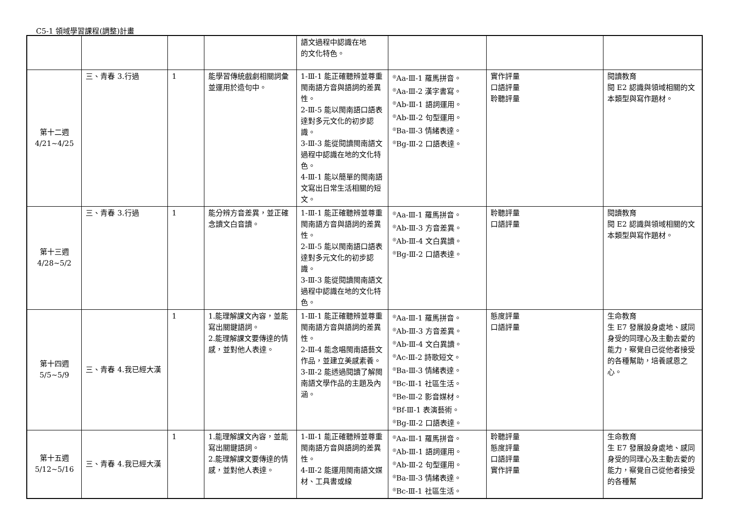C5-1 領域學習課程(調整)計畫
| | | | | 語文過程中認識在地 的文化特色。 | | | |
| 第十二週 4/21~4/25 | 三、青春 3.行過 | 1 | 能學習傳統戲劇相關詞彙並運用於造句中。 | 1-Ⅲ-1 能正確聽辨並尊重閩南語方音與語詞的差異性。 2-Ⅲ-5 能以閩南語口語表達對多元文化的初步認識。 3-Ⅲ-3 能從閱讀閩南語文過程中認識在地的文化特色。 4-Ⅲ-1 能以簡單的閩南語文寫出日常生活相關的短文。 | <sup>◎</sup>Aa-Ⅲ-1 羅馬拼音。 <sup>◎</sup>Aa-Ⅲ-2 漢字書寫。 <sup>◎</sup>Ab-Ⅲ-1 語詞運用。 <sup>◎</sup>Ab-Ⅲ-2 句型運用。 <sup>◎</sup>Ba-Ⅲ-3 情緒表達。 <sup>◎</sup>Bg-Ⅲ-2 口語表達。 | 實作評量 口語評量 聆聽評量 | 閱讀教育 閱 E2 認識與領域相關的文本類型與寫作題材。 |
| 第十三週 4/28~5/2 | 三、青春 3.行過 | 1 | 能分辨方音差異，並正確念讀文白音讀。 | 1-Ⅲ-1 能正確聽辨並尊重閩南語方音與語詞的差異性。 2-Ⅲ-5 能以閩南語口語表達對多元文化的初步認識。 3-Ⅲ-3 能從閱讀閩南語文過程中認識在地的文化特色。 | <sup>◎</sup>Aa-Ⅲ-1 羅馬拼音。 <sup>◎</sup>Ab-Ⅲ-3 方音差異。 <sup>◎</sup>Ab-Ⅲ-4 文白異讀。 <sup>◎</sup>Bg-Ⅲ-2 口語表達。 | 聆聽評量 口語評量 | 閱讀教育 閱 E2 認識與領域相關的文本類型與寫作題材。 |
| 第十四週 5/5~5/9 | 三、青春 4.我已經大漢 | 1 | 1.能理解課文內容，並能寫出關鍵語詞。 2.能理解課文要傳達的情感，並對他人表達。 | 1-Ⅲ-1 能正確聽辨並尊重閩南語方音與語詞的差異性。 2-Ⅲ-4 能念唱閩南語藝文作品，並建立美感素養。 3-Ⅲ-2 能透過閱讀了解閩南語文學作品的主題及內涵。 | <sup>◎</sup>Aa-Ⅲ-1 羅馬拼音。 <sup>◎</sup>Ab-Ⅲ-3 方音差異。 <sup>◎</sup>Ab-Ⅲ-4 文白異讀。 <sup>◎</sup>Ac-Ⅲ-2 詩歌短文。 <sup>◎</sup>Ba-Ⅲ-3 情緒表達。 <sup>◎</sup>Bc-Ⅲ-1 社區生活。 <sup>◎</sup>Be-Ⅲ-2 影音媒材。 <sup>◎</sup>Bf-Ⅲ-1 表演藝術。 <sup>◎</sup>Bg-Ⅲ-2 口語表達。 | 態度評量 口語評量 | 生命教育 生 E7 發展設身處地、感同身受的同理心及主動去愛的能力，察覺自己從他者接受的各種幫助，培養感恩之心。 |
| 第十五週 5/12~5/16 | 三、青春 4.我已經大漢 | 1 | 1.能理解課文內容，並能寫出關鍵語詞。 2.能理解課文要傳達的情感，並對他人表達。 | 1-Ⅲ-1 能正確聽辨並尊重閩南語方音與語詞的差異性。 4-Ⅲ-2 能運用閩南語文媒材、工具書或線 | <sup>◎</sup>Aa-Ⅲ-1 羅馬拼音。 <sup>◎</sup>Ab-Ⅲ-1 語詞運用。 <sup>◎</sup>Ab-Ⅲ-2 句型運用。 <sup>◎</sup>Ba-Ⅲ-3 情緒表達。 <sup>◎</sup>Bc-Ⅲ-1 社區生活。 | 聆聽評量 態度評量 口語評量 實作評量 | 生命教育 生 E7 發展設身處地、感同身受的同理心及主動去愛的能力，察覺自己從他者接受的各種幫 |